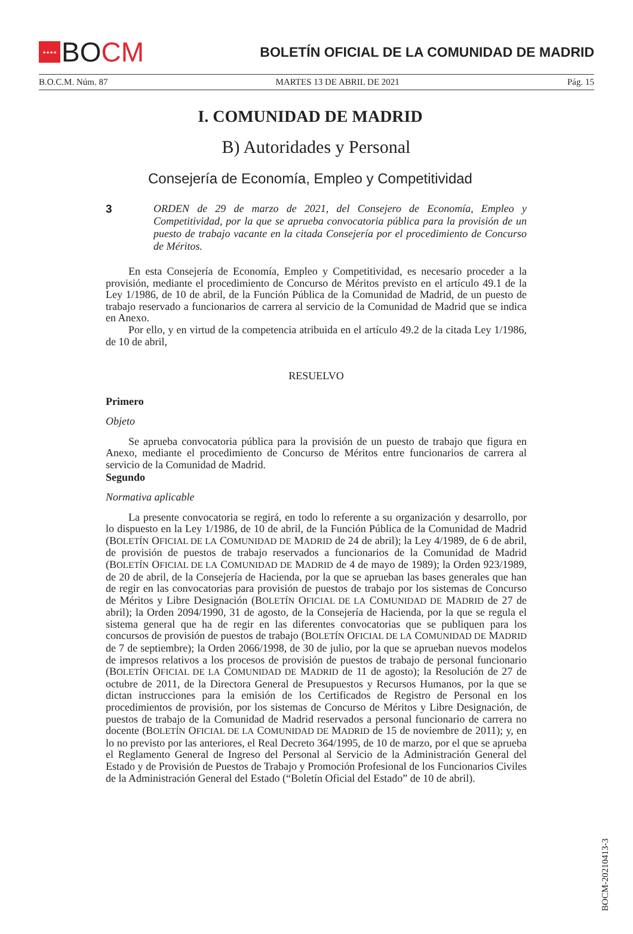★★★★ BO CM
BOLETÍN OFICIAL DE LA COMUNIDAD DE MADRID
B.O.C.M. Núm. 87 MARTES 13 DE ABRIL DE 2021 Pág. 15
I. COMUNIDAD DE MADRID
B) Autoridades y Personal
Consejería de Economía, Empleo y Competitividad
3
ORDEN de 29 de marzo de 2021, del Consejero de Economía, Empleo y Competitividad, por la que se aprueba convocatoria pública para la provisión de un puesto de trabajo vacante en la citada Consejería por el procedimiento de Concurso de Méritos.
En esta Consejería de Economía, Empleo y Competitividad, es necesario proceder a la provisión, mediante el procedimiento de Concurso de Méritos previsto en el artículo 49.1 de la Ley 1/1986, de 10 de abril, de la Función Pública de la Comunidad de Madrid, de un puesto de trabajo reservado a funcionarios de carrera al servicio de la Comunidad de Madrid que se indica en Anexo.
Por ello, y en virtud de la competencia atribuida en el artículo 49.2 de la citada Ley 1/1986, de 10 de abril,
RESUELVO
Primero
Objeto
Se aprueba convocatoria pública para la provisión de un puesto de trabajo que figura en Anexo, mediante el procedimiento de Concurso de Méritos entre funcionarios de carrera al servicio de la Comunidad de Madrid.
Segundo
Normativa aplicable
La presente convocatoria se regirá, en todo lo referente a su organización y desarrollo, por lo dispuesto en la Ley 1/1986, de 10 de abril, de la Función Pública de la Comunidad de Madrid (BOLETÍN OFICIAL DE LA COMUNIDAD DE MADRID de 24 de abril); la Ley 4/1989, de 6 de abril, de provisión de puestos de trabajo reservados a funcionarios de la Comunidad de Madrid (BOLETÍN OFICIAL DE LA COMUNIDAD DE MADRID de 4 de mayo de 1989); la Orden 923/1989, de 20 de abril, de la Consejería de Hacienda, por la que se aprueban las bases generales que han de regir en las convocatorias para provisión de puestos de trabajo por los sistemas de Concurso de Méritos y Libre Designación (BOLETÍN OFICIAL DE LA COMUNIDAD DE MADRID de 27 de abril); la Orden 2094/1990, 31 de agosto, de la Consejería de Hacienda, por la que se regula el sistema general que ha de regir en las diferentes convocatorias que se publiquen para los concursos de provisión de puestos de trabajo (BOLETÍN OFICIAL DE LA COMUNIDAD DE MADRID de 7 de septiembre); la Orden 2066/1998, de 30 de julio, por la que se aprueban nuevos modelos de impresos relativos a los procesos de provisión de puestos de trabajo de personal funcionario (BOLETÍN OFICIAL DE LA COMUNIDAD DE MADRID de 11 de agosto); la Resolución de 27 de octubre de 2011, de la Directora General de Presupuestos y Recursos Humanos, por la que se dictan instrucciones para la emisión de los Certificados de Registro de Personal en los procedimientos de provisión, por los sistemas de Concurso de Méritos y Libre Designación, de puestos de trabajo de la Comunidad de Madrid reservados a personal funcionario de carrera no docente (BOLETÍN OFICIAL DE LA COMUNIDAD DE MADRID de 15 de noviembre de 2011); y, en lo no previsto por las anteriores, el Real Decreto 364/1995, de 10 de marzo, por el que se aprueba el Reglamento General de Ingreso del Personal al Servicio de la Administración General del Estado y de Provisión de Puestos de Trabajo y Promoción Profesional de los Funcionarios Civiles de la Administración General del Estado (“Boletín Oficial del Estado” de 10 de abril).
BOCM-20210413-3